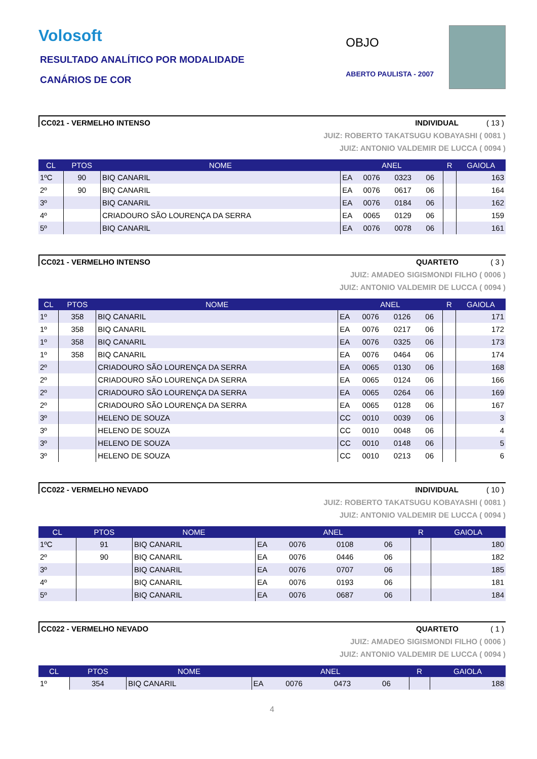Volosoft
RESULTADO ANALÍTICO POR MODALIDADE
CANÁRIOS DE COR
OBJO
ABERTO PAULISTA - 2007
CC021 - VERMELHO INTENSO INDIVIDUAL ( 13 )
JUIZ: ROBERTO TAKATSUGU KOBAYASHI ( 0081 )
JUIZ: ANTONIO VALDEMIR DE LUCCA ( 0094 )
| CL | PTOS | NOME | ANEL | | | | R | GAIOLA |
| --- | --- | --- | --- | --- | --- | --- | --- | --- |
| 1ºC | 90 | BIQ CANARIL | EA | 0076 | 0323 | 06 | | 163 |
| 2º | 90 | BIQ CANARIL | EA | 0076 | 0617 | 06 | | 164 |
| 3º | | BIQ CANARIL | EA | 0076 | 0184 | 06 | | 162 |
| 4º | | CRIADOURO SÃO LOURENÇA DA SERRA | EA | 0065 | 0129 | 06 | | 159 |
| 5º | | BIQ CANARIL | EA | 0076 | 0078 | 06 | | 161 |
CC021 - VERMELHO INTENSO QUARTETO ( 3 )
JUIZ: AMADEO SIGISMONDI FILHO ( 0006 )
JUIZ: ANTONIO VALDEMIR DE LUCCA ( 0094 )
| CL | PTOS | NOME | ANEL | | | | R | GAIOLA |
| --- | --- | --- | --- | --- | --- | --- | --- | --- |
| 1º | 358 | BIQ CANARIL | EA | 0076 | 0126 | 06 | | 171 |
| 1º | 358 | BIQ CANARIL | EA | 0076 | 0217 | 06 | | 172 |
| 1º | 358 | BIQ CANARIL | EA | 0076 | 0325 | 06 | | 173 |
| 1º | 358 | BIQ CANARIL | EA | 0076 | 0464 | 06 | | 174 |
| 2º | | CRIADOURO SÃO LOURENÇA DA SERRA | EA | 0065 | 0130 | 06 | | 168 |
| 2º | | CRIADOURO SÃO LOURENÇA DA SERRA | EA | 0065 | 0124 | 06 | | 166 |
| 2º | | CRIADOURO SÃO LOURENÇA DA SERRA | EA | 0065 | 0264 | 06 | | 169 |
| 2º | | CRIADOURO SÃO LOURENÇA DA SERRA | EA | 0065 | 0128 | 06 | | 167 |
| 3º | | HELENO DE SOUZA | CC | 0010 | 0039 | 06 | | 3 |
| 3º | | HELENO DE SOUZA | CC | 0010 | 0048 | 06 | | 4 |
| 3º | | HELENO DE SOUZA | CC | 0010 | 0148 | 06 | | 5 |
| 3º | | HELENO DE SOUZA | CC | 0010 | 0213 | 06 | | 6 |
CC022 - VERMELHO NEVADO INDIVIDUAL ( 10 )
JUIZ: ROBERTO TAKATSUGU KOBAYASHI ( 0081 )
JUIZ: ANTONIO VALDEMIR DE LUCCA ( 0094 )
| CL | PTOS | NOME | ANEL | | | | R | GAIOLA |
| --- | --- | --- | --- | --- | --- | --- | --- | --- |
| 1ºC | 91 | BIQ CANARIL | EA | 0076 | 0108 | 06 | | 180 |
| 2º | 90 | BIQ CANARIL | EA | 0076 | 0446 | 06 | | 182 |
| 3º | | BIQ CANARIL | EA | 0076 | 0707 | 06 | | 185 |
| 4º | | BIQ CANARIL | EA | 0076 | 0193 | 06 | | 181 |
| 5º | | BIQ CANARIL | EA | 0076 | 0687 | 06 | | 184 |
CC022 - VERMELHO NEVADO QUARTETO ( 1 )
JUIZ: AMADEO SIGISMONDI FILHO ( 0006 )
JUIZ: ANTONIO VALDEMIR DE LUCCA ( 0094 )
| CL | PTOS | NOME | ANEL | | | | R | GAIOLA |
| --- | --- | --- | --- | --- | --- | --- | --- | --- |
| 1º | 354 | BIQ CANARIL | EA | 0076 | 0473 | 06 | | 188 |
4